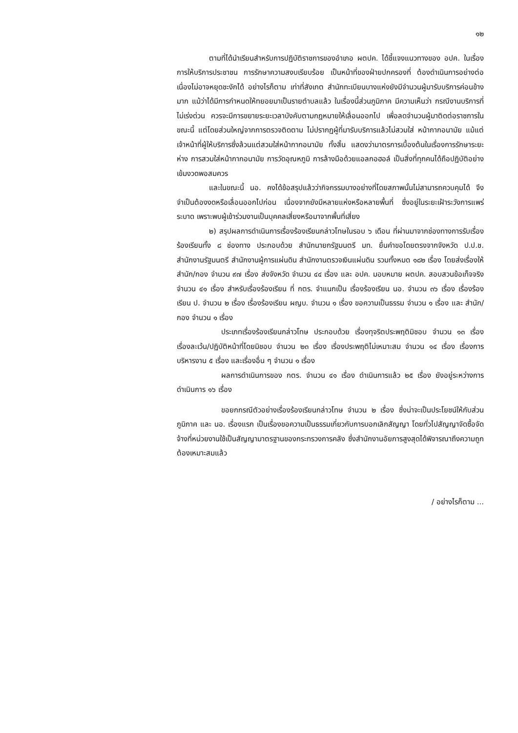๑๒
ตามที่ได้นำเรียนสำหรับการปฏิบัติราชการของอำเภอ ผตปค. ได้ชี้แจงแนวทางของ อปค. ในเรื่องการให้บริการประชาชน การรักษาความสงบเรียบร้อย เป็นหน้าที่ของฝ่ายปกครองที่ ต้องดำเนินการอย่างต่อเนื่องไม่อาจหยุดชะงักได้ อย่างไรก็ตาม เท่าที่สังเกต สำนักทะเบียนบางแห่งยังมีจำนวนผู้มารับบริการค่อนข้างมาก แม้ว่าได้มีการกำหนดให้ทยอยมาเป็นรายตำบลแล้ว ในเรื่องนี้ส่วนภูมิภาค มีความเห็นว่า กรณีงานบริการที่ไม่เร่งด่วน ควรจะมีการขยายระยะเวลาบังคับตามกฎหมายให้เลื่อนออกไป เพื่อลดจำนวนผู้มาติดต่อราชการในขณะนี้ แต่โดยส่วนใหญ่จากการตรวจติดตาม ไม่ปรากฏผู้ที่มารับบริการแล้วไม่สวมใส่ หน้ากากอนามัย แม้แต่เจ้าหน้าที่ผู้ให้บริการซึ่งล้วนแต่สวมใส่หน้ากากอนามัย ทั้งสิ้น แสดงว่ามาตรการเบื้องต้นในเรื่องการรักษาระยะห่าง การสวมใส่หน้ากากอนามัย การวัดอุณหภูมิ การล้างมือด้วยแอลกอฮอล์ เป็นสิ่งที่ทุกคนได้ถือปฏิบัติอย่างเข้มงวดพอสมควร
และในขณะนี้ นอ. คงได้ข้อสรุปแล้วว่ากิจกรรมบางอย่างที่โดยสภาพนั้นไม่สามารถควบคุมได้ จึงจำเป็นต้องงดหรือเลื่อนออกไปก่อน เนื่องจากยังมีหลายแห่งหรือหลายพื้นที่ ซึ่งอยู่ในระยะเฝ้าระวังการแพร่ระบาด เพราะพบผู้เข้าร่วมงานเป็นบุคคลเสี่ยงหรือมาจากพื้นที่เสี่ยง
๒) สรุปผลการดำเนินการเรื่องร้องเรียนกล่าวโทษในรอบ ๖ เดือน ที่ผ่านมาจากช่องทางการรับเรื่องร้องเรียนทั้ง ๘ ช่องทาง ประกอบด้วย สำนักนายกรัฐมนตรี มท. ยื่นคำขอโดยตรงจากจังหวัด ป.ป.ช. สำนักงานรัฐมนตรี สำนักงานผู้การแผ่นดิน สำนักงานตรวจเงินแผ่นดิน รวมทั้งหมด ๑๘๒ เรื่อง โดยส่งเรื่องให้สำนัก/กอง จำนวน ๙๗ เรื่อง ส่งจังหวัด จำนวน ๔๔ เรื่อง และ อปค. มอบหมาย ผตปค. สอบสวนข้อเท็จจริง จำนวน ๔๑ เรื่อง สำหรับเรื่องร้องเรียน ที่ กตร. จำแนกเป็น เรื่องร้องเรียน นอ. จำนวน ๓๖ เรื่อง เรื่องร้องเรียน ป. จำนวน ๒ เรื่อง เรื่องร้องเรียน ผญบ. จำนวน ๑ เรื่อง ขอความเป็นธรรม จำนวน ๑ เรื่อง และ สำนัก/กอง จำนวน ๑ เรื่อง
ประเภทเรื่องร้องเรียนกล่าวโทษ ประกอบด้วย เรื่องทุจริตประพฤติมิชอบ จำนวน ๑๓ เรื่อง เรื่องละเว้น/ปฏิบัติหน้าที่โดยมิชอบ จำนวน ๒๓ เรื่อง เรื่องประพฤติไม่เหมาะสม จำนวน ๑๔ เรื่อง เรื่องการบริหารงาน ๕ เรื่อง และเรื่องอื่น ๆ จำนวน ๑ เรื่อง
ผลการดำเนินการของ กตร. จำนวน ๔๑ เรื่อง ดำเนินการแล้ว ๒๕ เรื่อง ยังอยู่ระหว่างการดำเนินการ ๑๖ เรื่อง
ขอยกกรณีตัวอย่างเรื่องร้องเรียนกล่าวโทษ จำนวน ๒ เรื่อง ซึ่งน่าจะเป็นประโยชน์ให้กับส่วนภูมิภาค และ นอ. เรื่องแรก เป็นเรื่องขอความเป็นธรรมเกี่ยวกับการบอกเลิกสัญญา โดยทั่วไปสัญญาจัดซื้อจัดจ้างที่หน่วยงานใช้เป็นสัญญามาตรฐานของกระทรวงการคลัง ซึ่งสำนักงานอัยการสูงสุดได้พิจารณาถึงความถูกต้องเหมาะสมแล้ว
/ อย่างไรก็ตาม ...